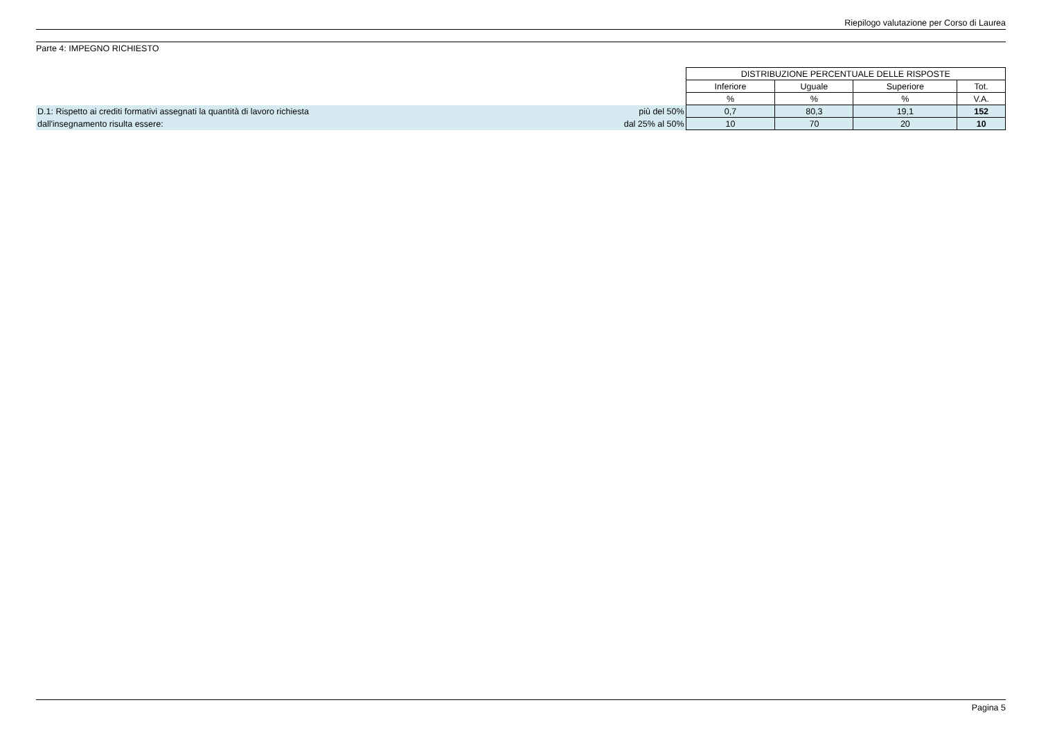Riepilogo valutazione per Corso di Laurea
Parte 4: IMPEGNO RICHIESTO
| | | DISTRIBUZIONE PERCENTUALE DELLE RISPOSTE | | | |
| --- | --- | --- | --- | --- | --- |
| | | Inferiore | Uguale | Superiore | Tot. |
| | | % | % | % | V.A. |
| D.1: Rispetto ai crediti formativi assegnati la quantità di lavoro richiesta | più del 50% | 0,7 | 80,3 | 19,1 | 152 |
| dall'insegnamento risulta essere: | dal 25% al 50% | 10 | 70 | 20 | 10 |
Pagina 5